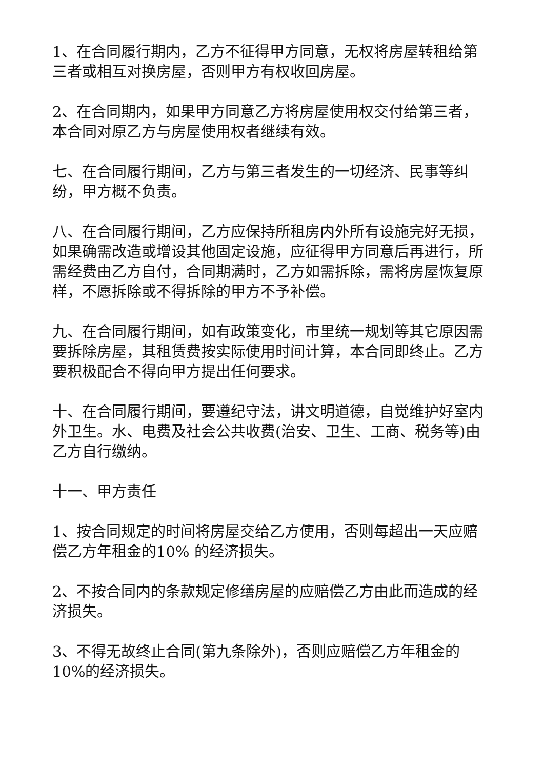1、在合同履行期内，乙方不征得甲方同意，无权将房屋转租给第 三者或相互对换房屋，否则甲方有权收回房屋。
2、在合同期内，如果甲方同意乙方将房屋使用权交付给第三者，本合同对原乙方与房屋使用权者继续有效。
七、在合同履行期间，乙方与第三者发生的一切经济、民事等纠纷，甲方概不负责。
八、在合同履行期间，乙方应保持所租房内外所有设施完好无损，如果确需改造或增设其他固定设施，应征得甲方同意后再进行，所需经费由乙方自付，合同期满时，乙方如需拆除，需将房屋恢复原样，不愿拆除或不得拆除的甲方不予补偿。
九、在合同履行期间，如有政策变化，市里统一规划等其它原因需要拆除房屋，其租赁费按实际使用时间计算，本合同即终止。乙方要积极配合不得向甲方提出任何要求。
十、在合同履行期间，要遵纪守法，讲文明道德，自觉维护好室内外卫生。水、电费及社会公共收费(治安、卫生、工商、税务等)由乙方自行缴纳。
十一、甲方责任
1、按合同规定的时间将房屋交给乙方使用，否则每超出一天应赔偿乙方年租金的10% 的经济损失。
2、不按合同内的条款规定修缮房屋的应赔偿乙方由此而造成的经济损失。
3、不得无故终止合同(第九条除外)，否则应赔偿乙方年租金的10%的经济损失。